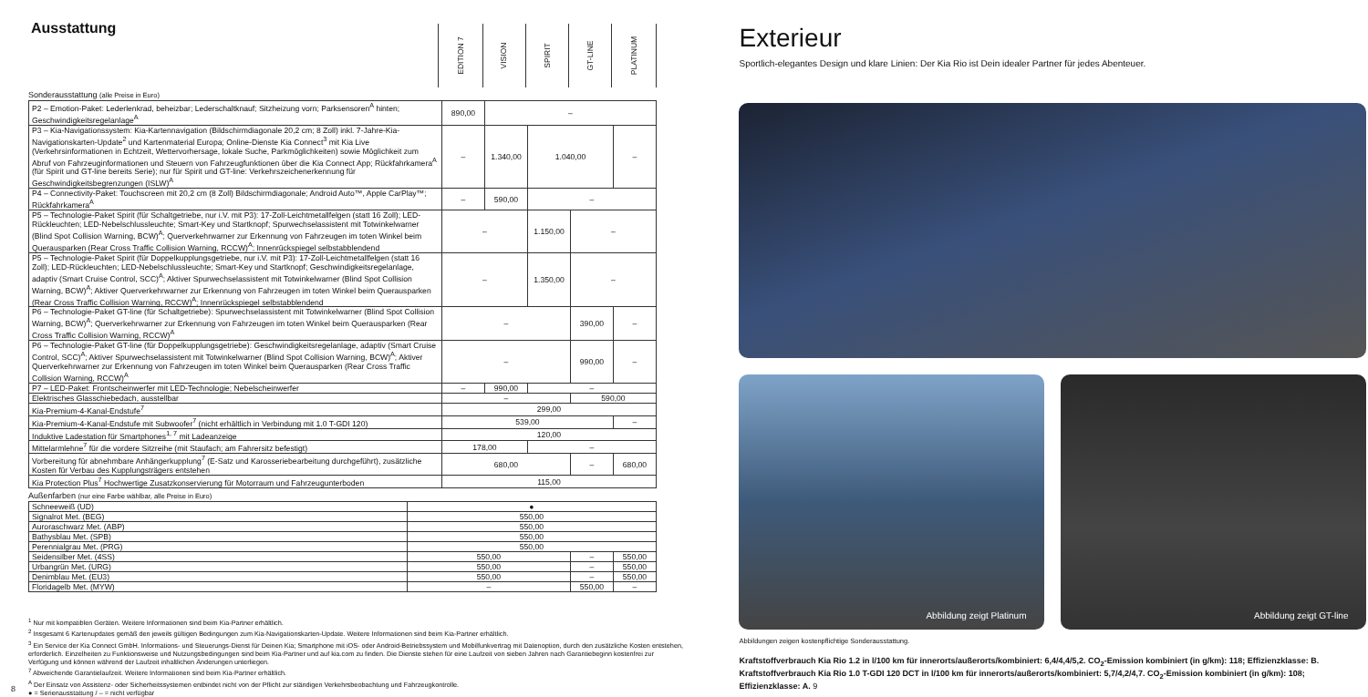| Ausstattung | EDITION 7 | VISION | SPIRIT | GT-LINE | PLATINUM |
| --- | --- | --- | --- | --- | --- |
Sonderausstattung (alle Preise in Euro)
| P2 – Emotion-Paket: Lederlenkrad, beheizbar; Lederschaltknauf; Sitzheizung vorn; Parksensoren<sup>A</sup> hinten; Geschwindigkeitsregelanlage<sup>A</sup> | 890,00 | – | | | |
| P3 – Kia-Navigationssystem: Kia-Kartennavigation (Bildschirmdiagonale 20,2 cm; 8 Zoll) inkl. 7-Jahre-Kia-Navigationskarten-Update<sup>2</sup> und Kartenmaterial Europa; Online-Dienste Kia Connect<sup>3</sup> mit Kia Live (Verkehrsinformationen in Echtzeit, Wettervorhersage, lokale Suche, Parkmöglichkeiten) sowie Möglichkeit zum Abruf von Fahrzeuginformationen und Steuern von Fahrzeugfunktionen über die Kia Connect App; Rückfahrkamera<sup>A</sup> (für Spirit und GT-line bereits Serie); nur für Spirit und GT-line: Verkehrszeichenerkennung für Geschwindigkeitsbegrenzungen (ISLW)<sup>A</sup> | – | 1.340,00 | 1.040,00 | | – |
| P4 – Connectivity-Paket: Touchscreen mit 20,2 cm (8 Zoll) Bildschirmdiagonale; Android Auto™, Apple CarPlay™; Rückfahrkamera<sup>A</sup> | – | 590,00 | – | | |
| P5 – Technologie-Paket Spirit (für Schaltgetriebe, nur i.V. mit P3): 17-Zoll-Leichtmetallfelgen (statt 16 Zoll); LED-Rückleuchten; LED-Nebelschlussleuchte; Smart-Key und Startknopf; Spurwechselassistent mit Totwinkelwarner (Blind Spot Collision Warning, BCW)<sup>A</sup>; Querverkehrwarner zur Erkennung von Fahrzeugen im toten Winkel beim Querausparken (Rear Cross Traffic Collision Warning, RCCW)<sup>A</sup>; Innenrückspiegel selbstabblendend | – | | 1.150,00 | – | |
| P5 – Technologie-Paket Spirit (für Doppelkupplungsgetriebe, nur i.V. mit P3): 17-Zoll-Leichtmetallfelgen (statt 16 Zoll); LED-Rückleuchten; LED-Nebelschlussleuchte; Smart-Key und Startknopf; Geschwindigkeitsregelanlage, adaptiv (Smart Cruise Control, SCC)<sup>A</sup>; Aktiver Spurwechselassistent mit Totwinkelwarner (Blind Spot Collision Warning, BCW)<sup>A</sup>; Aktiver Querverkehrwarner zur Erkennung von Fahrzeugen im toten Winkel beim Querausparken (Rear Cross Traffic Collision Warning, RCCW)<sup>A</sup>; Innenrückspiegel selbstabblendend | – | | 1.350,00 | – | |
| P6 – Technologie-Paket GT-line (für Schaltgetriebe): Spurwechselassistent mit Totwinkelwarner (Blind Spot Collision Warning, BCW)<sup>A</sup>; Querverkehrwarner zur Erkennung von Fahrzeugen im toten Winkel beim Querausparken (Rear Cross Traffic Collision Warning, RCCW)<sup>A</sup> | – | | | 390,00 | – |
| P6 – Technologie-Paket GT-line (für Doppelkupplungsgetriebe): Geschwindigkeitsregelanlage, adaptiv (Smart Cruise Control, SCC)<sup>A</sup>; Aktiver Spurwechselassistent mit Totwinkelwarner (Blind Spot Collision Warning, BCW)<sup>A</sup>; Aktiver Querverkehrwarner zur Erkennung von Fahrzeugen im toten Winkel beim Querausparken (Rear Cross Traffic Collision Warning, RCCW)<sup>A</sup> | – | | | 990,00 | – |
| P7 – LED-Paket: Frontscheinwerfer mit LED-Technologie; Nebelscheinwerfer | – | 990,00 | – | | |
| Elektrisches Glasschiebedach, ausstellbar | – | | | 590,00 | |
| Kia-Premium-4-Kanal-Endstufe<sup>7</sup> | 299,00 | | | | |
| Kia-Premium-4-Kanal-Endstufe mit Subwoofer<sup>7</sup> (nicht erhältlich in Verbindung mit 1.0 T-GDI 120) | 539,00 | | | | – |
| Induktive Ladestation für Smartphones<sup>1, 7</sup> mit Ladeanzeige | 120,00 | | | | |
| Mittelarmlehne<sup>7</sup> für die vordere Sitzreihe (mit Staufach; am Fahrersitz befestigt) | 178,00 | | – | | |
| Vorbereitung für abnehmbare Anhängerkupplung<sup>7</sup> (E-Satz und Karosseriebearbeitung durchgeführt), zusätzliche Kosten für Verbau des Kupplungsträgers entstehen | 680,00 | | | – | 680,00 |
| Kia Protection Plus<sup>7</sup> Hochwertige Zusatzkonservierung für Motorraum und Fahrzeugunterboden | 115,00 | | | | |
Außenfarben (nur eine Farbe wählbar, alle Preise in Euro)
| Schneeweiß (UD) | ● | | |
| Signalrot Met. (BEG) | 550,00 | | |
| Auroraschwarz Met. (ABP) | 550,00 | | |
| Bathysblau Met. (SPB) | 550,00 | | |
| Perennialgrau Met. (PRG) | 550,00 | | |
| Seidensilber Met. (4SS) | 550,00 | – | 550,00 |
| Urbangrün Met. (URG) | 550,00 | – | 550,00 |
| Denimblau Met. (EU3) | 550,00 | – | 550,00 |
| Floridagelb Met. (MYW) | – | 550,00 | – |
<sup>1</sup> Nur mit kompatiblen Geräten. Weitere Informationen sind beim Kia-Partner erhältlich.
<sup>2</sup> Insgesamt 6 Kartenupdates gemäß den jeweils gültigen Bedingungen zum Kia-Navigationskarten-Update. Weitere Informationen sind beim Kia-Partner erhältlich.
<sup>3</sup> Ein Service der Kia Connect GmbH. Informations- und Steuerungs-Dienst für Deinen Kia; Smartphone mit iOS- oder Android-Betriebssystem und Mobilfunkvertrag mit Datenoption, durch den zusätzliche Kosten entstehen, erforderlich. Einzelheiten zu Funktionsweise und Nutzungsbedingungen sind beim Kia-Partner und auf kia.com zu finden. Die Dienste stehen für eine Laufzeit von sieben Jahren nach Garantiebeginn kostenfrei zur Verfügung und können während der Laufzeit inhaltlichen Änderungen unterliegen.
<sup>7</sup> Abweichende Garantielaufzeit. Weitere Informationen sind beim Kia-Partner erhältlich.
<sup>A</sup> Der Einsatz von Assistenz- oder Sicherheitssystemen entbindet nicht von der Pflicht zur ständigen Verkehrsbeobachtung und Fahrzeugkontrolle.
● = Serienausstattung / – = nicht verfügbar
8
Exterieur
Sportlich-elegantes Design und klare Linien: Der Kia Rio ist Dein idealer Partner für jedes Abenteuer.
Abbildung zeigt Platinum
Abbildung zeigt GT-line
Abbildungen zeigen kostenpflichtige Sonderausstattung.
Kraftstoffverbrauch Kia Rio 1.2 in l/100 km für innerorts/außerorts/kombiniert: 6,4/4,4/5,2. CO<sub>2</sub>-Emission kombiniert (in g/km): 118; Effizienzklasse: B.
Kraftstoffverbrauch Kia Rio 1.0 T-GDI 120 DCT in l/100 km für innerorts/außerorts/kombiniert: 5,7/4,2/4,7. CO<sub>2</sub>-Emission kombiniert (in g/km): 108; Effizienzklasse: A. 9